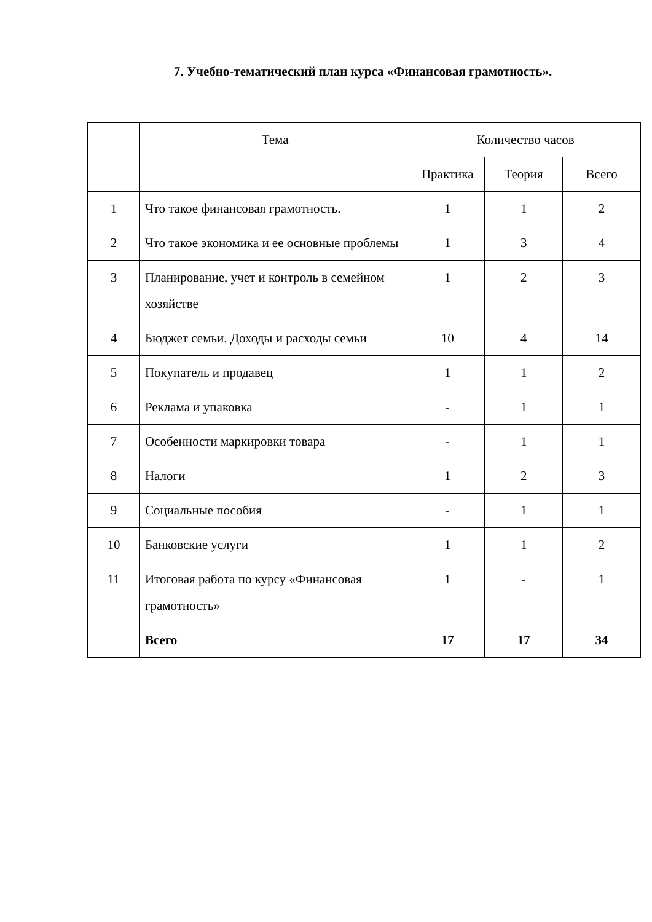7. Учебно-тематический план курса «Финансовая грамотность».
| | Тема | Количество часов | | |
| --- | --- | --- | --- | --- |
| | | Практика | Теория | Всего |
| 1 | Что такое финансовая грамотность. | 1 | 1 | 2 |
| 2 | Что такое экономика и ее основные проблемы | 1 | 3 | 4 |
| 3 | Планирование, учет и контроль в семейном хозяйстве | 1 | 2 | 3 |
| 4 | Бюджет семьи. Доходы и расходы семьи | 10 | 4 | 14 |
| 5 | Покупатель и продавец | 1 | 1 | 2 |
| 6 | Реклама и упаковка | - | 1 | 1 |
| 7 | Особенности маркировки товара | - | 1 | 1 |
| 8 | Налоги | 1 | 2 | 3 |
| 9 | Социальные пособия | - | 1 | 1 |
| 10 | Банковские услуги | 1 | 1 | 2 |
| 11 | Итоговая работа по курсу «Финансовая грамотность» | 1 | - | 1 |
| | Всего | 17 | 17 | 34 |